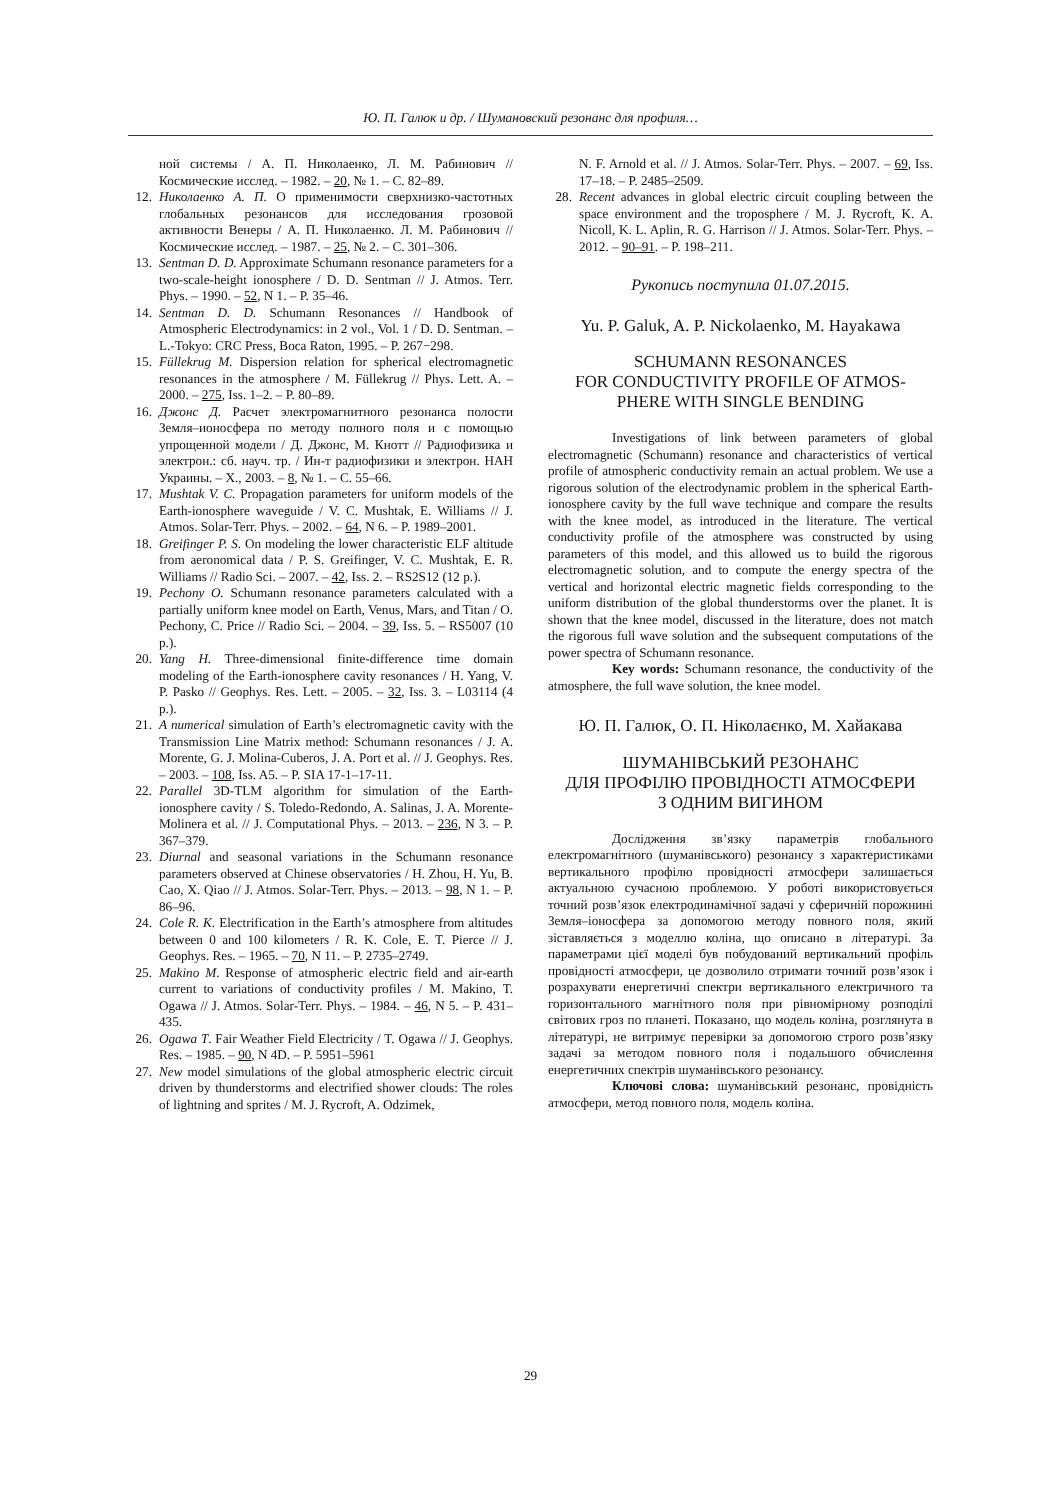Ю. П. Галюк и др. / Шумановский резонанс для профиля…
ной системы / А. П. Николаенко, Л. М. Рабинович // Космические исслед. – 1982. – 20, № 1. – С. 82–89.
12. Николаенко А. П. О применимости сверхнизко-частотных глобальных резонансов для исследования грозовой активности Венеры / А. П. Николаенко. Л. М. Рабинович // Космические исслед. – 1987. – 25, № 2. – С. 301–306.
13. Sentman D. D. Approximate Schumann resonance parameters for a two-scale-height ionosphere / D. D. Sentman // J. Atmos. Terr. Phys. – 1990. – 52, N 1. – P. 35–46.
14. Sentman D. D. Schumann Resonances // Handbook of Atmospheric Electrodynamics: in 2 vol., Vol. 1 / D. D. Sentman. – L.-Tokyo: CRC Press, Boca Raton, 1995. – P. 267−298.
15. Füllekrug M. Dispersion relation for spherical electromagnetic resonances in the atmosphere / M. Füllekrug // Phys. Lett. A. – 2000. – 275, Iss. 1–2. – P. 80–89.
16. Джонс Д. Расчет электромагнитного резонанса полости Земля–ионосфера по методу полного поля и с помощью упрощенной модели / Д. Джонс, М. Кнотт // Радиофизика и электрон.: сб. науч. тр. / Ин-т радиофизики и электрон. НАН Украины. – Х., 2003. – 8, № 1. – С. 55–66.
17. Mushtak V. C. Propagation parameters for uniform models of the Earth-ionosphere waveguide / V. C. Mushtak, E. Williams // J. Atmos. Solar-Terr. Phys. – 2002. – 64, N 6. – P. 1989–2001.
18. Greifinger P. S. On modeling the lower characteristic ELF altitude from aeronomical data / P. S. Greifinger, V. C. Mushtak, E. R. Williams // Radio Sci. – 2007. – 42, Iss. 2. – RS2S12 (12 p.).
19. Pechony O. Schumann resonance parameters calculated with a partially uniform knee model on Earth, Venus, Mars, and Titan / O. Pechony, C. Price // Radio Sci. – 2004. – 39, Iss. 5. – RS5007 (10 p.).
20. Yang H. Three-dimensional finite-difference time domain modeling of the Earth-ionosphere cavity resonances / H. Yang, V. P. Pasko // Geophys. Res. Lett. – 2005. – 32, Iss. 3. – L03114 (4 p.).
21. A numerical simulation of Earth’s electromagnetic cavity with the Transmission Line Matrix method: Schumann resonances / J. A. Morente, G. J. Molina-Cuberos, J. A. Port et al. // J. Geophys. Res. – 2003. – 108, Iss. A5. – P. SIA 17-1–17-11.
22. Parallel 3D-TLM algorithm for simulation of the Earth-ionosphere cavity / S. Toledo-Redondo, A. Salinas, J. A. Morente-Molinera et al. // J. Computational Phys. – 2013. – 236, N 3. – P. 367–379.
23. Diurnal and seasonal variations in the Schumann resonance parameters observed at Chinese observatories / H. Zhou, H. Yu, B. Cao, X. Qiao // J. Atmos. Solar-Terr. Phys. – 2013. – 98, N 1. – P. 86–96.
24. Cole R. K. Electrification in the Earth’s atmosphere from altitudes between 0 and 100 kilometers / R. K. Cole, E. T. Pierce // J. Geophys. Res. – 1965. – 70, N 11. – P. 2735–2749.
25. Makino M. Response of atmospheric electric field and air-earth current to variations of conductivity profiles / M. Makino, T. Ogawa // J. Atmos. Solar-Terr. Phys. – 1984. – 46, N 5. – P. 431–435.
26. Ogawa T. Fair Weather Field Electricity / T. Ogawa // J. Geophys. Res. – 1985. – 90, N 4D. – P. 5951–5961
27. New model simulations of the global atmospheric electric circuit driven by thunderstorms and electrified shower clouds: The roles of lightning and sprites / M. J. Rycroft, A. Odzimek,
N. F. Arnold et al. // J. Atmos. Solar-Terr. Phys. – 2007. – 69, Iss. 17–18. – P. 2485–2509.
28. Recent advances in global electric circuit coupling between the space environment and the troposphere / M. J. Rycroft, K. A. Nicoll, K. L. Aplin, R. G. Harrison // J. Atmos. Solar-Terr. Phys. – 2012. – 90–91. – P. 198–211.
Рукопись поступила 01.07.2015.
Yu. P. Galuk, A. P. Nickolaenko, M. Hayakawa
SCHUMANN RESONANCES
FOR CONDUCTIVITY PROFILE OF ATMOS-
PHERE WITH SINGLE BENDING
Investigations of link between parameters of global electromagnetic (Schumann) resonance and characteristics of vertical profile of atmospheric conductivity remain an actual problem. We use a rigorous solution of the electrodynamic problem in the spherical Earth-ionosphere cavity by the full wave technique and compare the results with the knee model, as introduced in the literature. The vertical conductivity profile of the atmosphere was constructed by using parameters of this model, and this allowed us to build the rigorous electromagnetic solution, and to compute the energy spectra of the vertical and horizontal electric magnetic fields corresponding to the uniform distribution of the global thunderstorms over the planet. It is shown that the knee model, discussed in the literature, does not match the rigorous full wave solution and the subsequent computations of the power spectra of Schumann resonance.
Key words: Schumann resonance, the conductivity of the atmosphere, the full wave solution, the knee model.
Ю. П. Галюк, О. П. Ніколаєнко, М. Хайакава
ШУМАНІВСЬКИЙ РЕЗОНАНС
ДЛЯ ПРОФІЛЮ ПРОВІДНОСТІ АТМОСФЕРИ
З ОДНИМ ВИГИНОМ
Дослідження зв’язку параметрів глобального електромагнітного (шуманівського) резонансу з характеристиками вертикального профілю провідності атмосфери залишається актуальною сучасною проблемою. У роботі використовується точний розв’язок електродинамічної задачі у сферичній порожнині Земля–іоносфера за допомогою методу повного поля, який зіставляється з моделлю коліна, що описано в літературі. За параметрами цієї моделі був побудований вертикальний профіль провідності атмосфери, це дозволило отримати точний розв’язок і розрахувати енергетичні спектри вертикального електричного та горизонтального магнітного поля при рівномірному розподілі світових гроз по планеті. Показано, що модель коліна, розглянута в літературі, не витримує перевірки за допомогою строго розв’язку задачі за методом повного поля і подальшого обчислення енергетичних спектрів шуманівського резонансу.
Ключові слова: шуманівський резонанс, провідність атмосфери, метод повного поля, модель коліна.
29